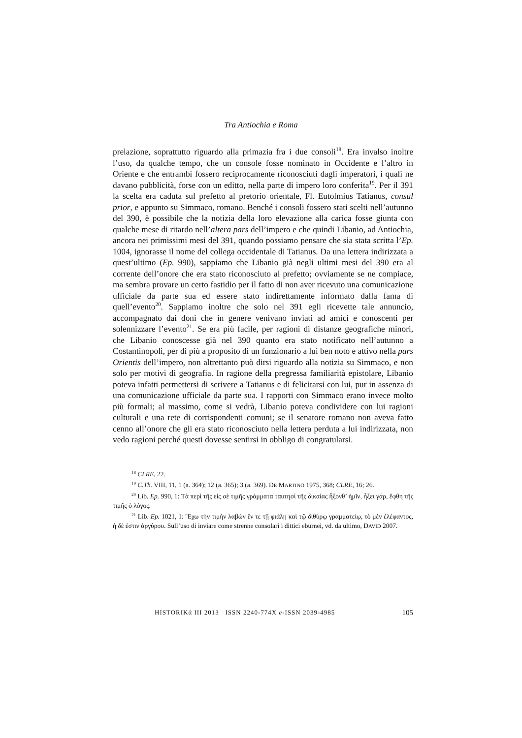Tra Antiochia e Roma
prelazione, soprattutto riguardo alla primazia fra i due consoli<sup>18</sup>. Era invalso inoltre l’uso, da qualche tempo, che un console fosse nominato in Occidente e l’altro in Oriente e che entrambi fossero reciprocamente riconosciuti dagli imperatori, i quali ne davano pubblicità, forse con un editto, nella parte di impero loro conferita<sup>19</sup>. Per il 391 la scelta era caduta sul prefetto al pretorio orientale, Fl. Eutolmius Tatianus, consul prior, e appunto su Simmaco, romano. Benché i consoli fossero stati scelti nell’autunno del 390, è possibile che la notizia della loro elevazione alla carica fosse giunta con qualche mese di ritardo nell’altera pars dell’impero e che quindi Libanio, ad Antiochia, ancora nei primissimi mesi del 391, quando possiamo pensare che sia stata scritta l’Ep. 1004, ignorasse il nome del collega occidentale di Tatianus. Da una lettera indirizzata a quest’ultimo (Ep. 990), sappiamo che Libanio già negli ultimi mesi del 390 era al corrente dell’onore che era stato riconosciuto al prefetto; ovviamente se ne compiace, ma sembra provare un certo fastidio per il fatto di non aver ricevuto una comunicazione ufficiale da parte sua ed essere stato indirettamente informato dalla fama di quell’evento<sup>20</sup>. Sappiamo inoltre che solo nel 391 egli ricevette tale annuncio, accompagnato dai doni che in genere venivano inviati ad amici e conoscenti per solennizzare l’evento<sup>21</sup>. Se era più facile, per ragioni di distanze geografiche minori, che Libanio conoscesse già nel 390 quanto era stato notificato nell’autunno a Costantinopoli, per di più a proposito di un funzionario a lui ben noto e attivo nella pars Orientis dell’impero, non altrettanto può dirsi riguardo alla notizia su Simmaco, e non solo per motivi di geografia. In ragione della pregressa familiarità epistolare, Libanio poteva infatti permettersi di scrivere a Tatianus e di felicitarsi con lui, pur in assenza di una comunicazione ufficiale da parte sua. I rapporti con Simmaco erano invece molto più formali; al massimo, come si vedrà, Libanio poteva condividere con lui ragioni culturali e una rete di corrispondenti comuni; se il senatore romano non aveva fatto cenno all’onore che gli era stato riconosciuto nella lettera perduta a lui indirizzata, non vedo ragioni perché questi dovesse sentirsi in obbligo di congratularsi.
<sup>18</sup> CLRE, 22.
<sup>19</sup> C.Th. VIII, 11, 1 (a. 364); 12 (a. 365); 3 (a. 369). DE MARTINO 1975, 368; CLRE, 16; 26.
<sup>20</sup> Lib. Ep. 990, 1: Τὰ περὶ τῆς εἰς σὲ τιμῆς γράμματα ταυτησὶ τῆς δικαίας ἧξονθ’ ἡμῖν, ἧξει γάρ, ἔφθη τῆς τιμῆς ὁ λόγος.
<sup>21</sup> Lib. Ep. 1021, 1: Ἔχω τὴν τιμὴν λαβὼν ἔν τε τῇ φιάλῃ καὶ τῷ διθύρῳ γραμματείῳ, τὸ μὲν ἐλέφαντος, ἡ δέ ἐστιν ἀργύρου. Sull’uso di inviare come strenne consolari i dittici eburnei, vd. da ultimo, DAVID 2007.
HISTORIKά III 2013 ISSN 2240-774X e-ISSN 2039-4985 105